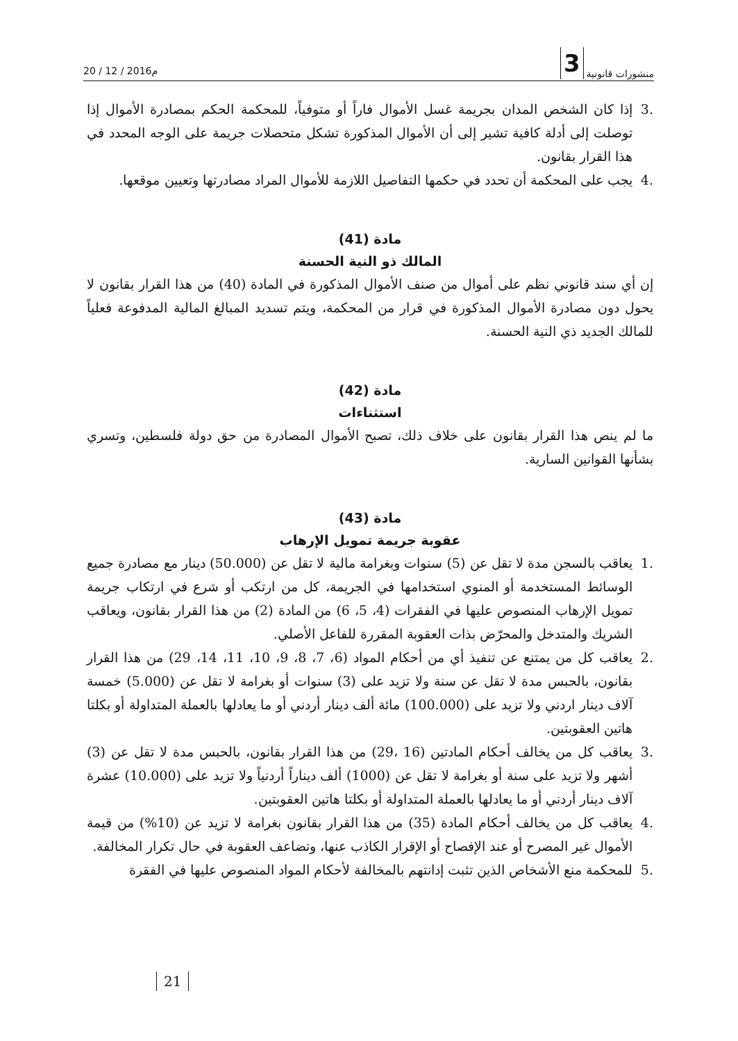20 / 12 / 2016م
3 منشورات قانونية
.3 إذا كان الشخص المدان بجريمة غسل الأموال فاراً أو متوفياً، للمحكمة الحكم بمصادرة الأموال إذا توصلت إلى أدلة كافية تشير إلى أن الأموال المذكورة تشكل متحصلات جريمة على الوجه المحدد في هذا القرار بقانون.
.4 يجب على المحكمة أن تحدد في حكمها التفاصيل اللازمة للأموال المراد مصادرتها وتعيين موقعها.
مادة (41)
المالك ذو النية الحسنة
إن أي سند قانوني نظم على أموال من صنف الأموال المذكورة في المادة (40) من هذا القرار بقانون لا يحول دون مصادرة الأموال المذكورة في قرار من المحكمة، ويتم تسديد المبالغ المالية المدفوعة فعلياً للمالك الجديد ذي النية الحسنة.
مادة (42)
استثناءات
ما لم ينص هذا القرار بقانون على خلاف ذلك، تصبح الأموال المصادرة من حق دولة فلسطين، وتسري بشأنها القوانين السارية.
مادة (43)
عقوبة جريمة تمويل الإرهاب
.1 يعاقب بالسجن مدة لا تقل عن (5) سنوات وبغرامة مالية لا تقل عن (50.000) دينار مع مصادرة جميع الوسائط المستخدمة أو المنوي استخدامها في الجريمة، كل من ارتكب أو شرع في ارتكاب جريمة تمويل الإرهاب المنصوص عليها في الفقرات (4، 5، 6) من المادة (2) من هذا القرار بقانون، ويعاقب الشريك والمتدخل والمحرّض بذات العقوبة المقررة للفاعل الأصلي.
.2 يعاقب كل من يمتنع عن تنفيذ أي من أحكام المواد (6، 7، 8، 9، 10، 11، 14، 29) من هذا القرار بقانون، بالحبس مدة لا تقل عن سنة ولا تزيد على (3) سنوات أو بغرامة لا تقل عن (5.000) خمسة آلاف دينار اردني ولا تزيد على (100.000) مائة ألف دينار أردني أو ما يعادلها بالعملة المتداولة أو بكلتا هاتين العقوبتين.
.3 يعاقب كل من يخالف أحكام المادتين (16 ،29) من هذا القرار بقانون، بالحبس مدة لا تقل عن (3) أشهر ولا تزيد على سنة أو بغرامة لا تقل عن (1000) ألف ديناراً أردنياً ولا تزيد على (10.000) عشرة آلاف دينار أردني أو ما يعادلها بالعملة المتداولة أو بكلتا هاتين العقوبتين.
.4 يعاقب كل من يخالف أحكام المادة (35) من هذا القرار بقانون بغرامة لا تزيد عن (10%) من قيمة الأموال غير المصرح أو عند الإفصاح أو الإقرار الكاذب عنها، وتضاعف العقوبة في حال تكرار المخالفة.
.5 للمحكمة منع الأشخاص الذين تثبت إدانتهم بالمخالفة لأحكام المواد المنصوص عليها في الفقرة
21